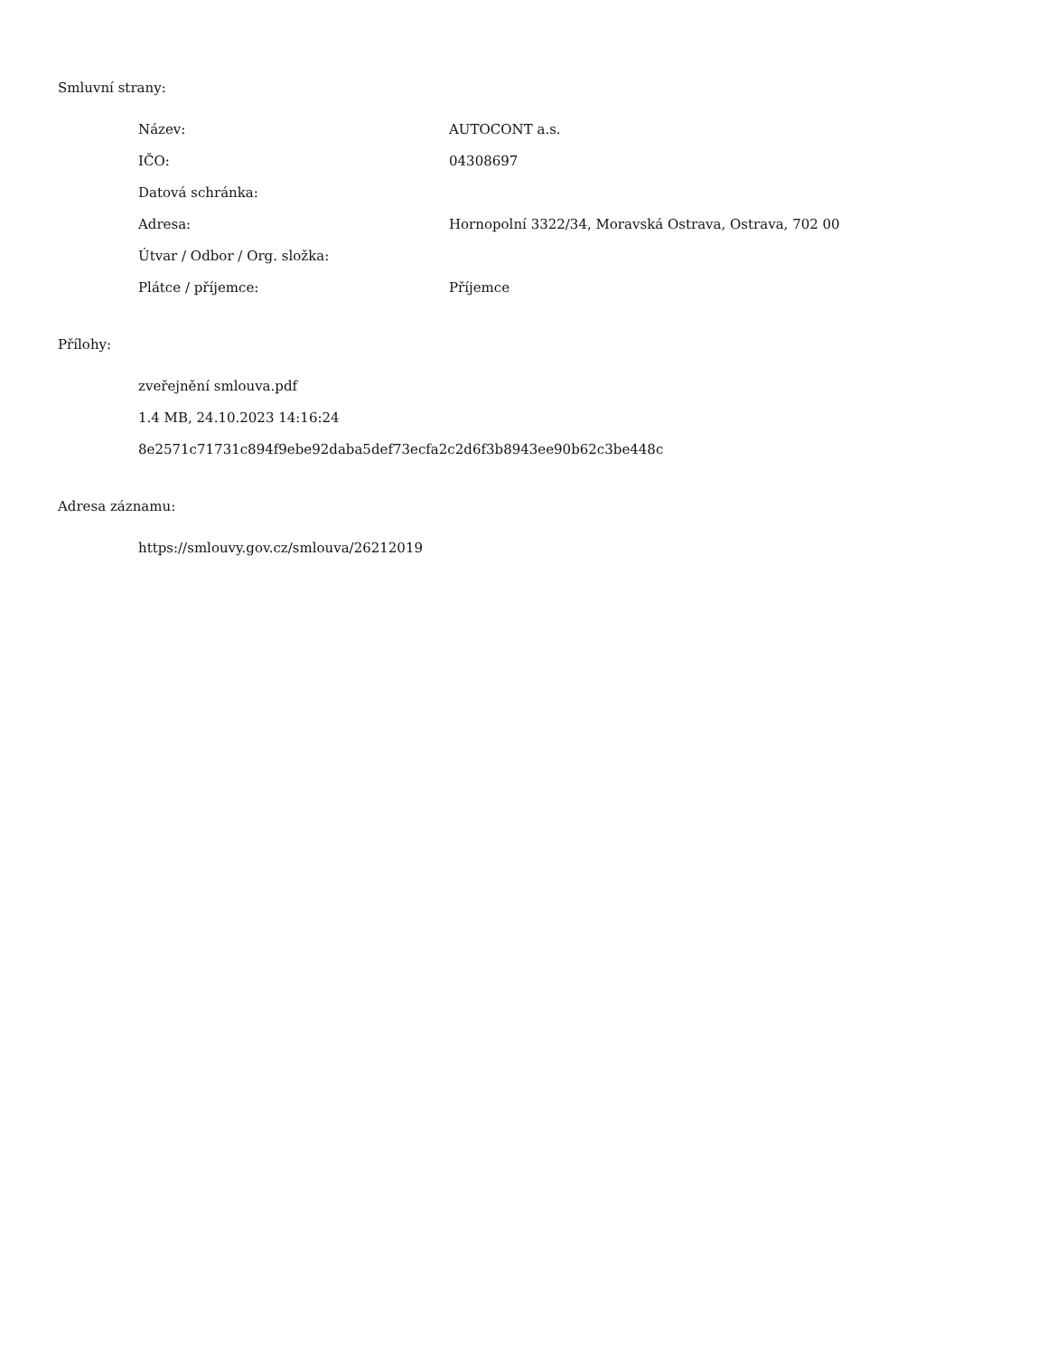Smluvní strany:
| Název: | AUTOCONT a.s. |
| IČO: | 04308697 |
| Datová schránka: | |
| Adresa: | Hornopolní 3322/34, Moravská Ostrava, Ostrava, 702 00 |
| Útvar / Odbor / Org. složka: | |
| Plátce / příjemce: | Příjemce |
Přílohy:
zveřejnění smlouva.pdf
1.4 MB, 24.10.2023 14:16:24
8e2571c71731c894f9ebe92daba5def73ecfa2c2d6f3b8943ee90b62c3be448c
Adresa záznamu:
https://smlouvy.gov.cz/smlouva/26212019